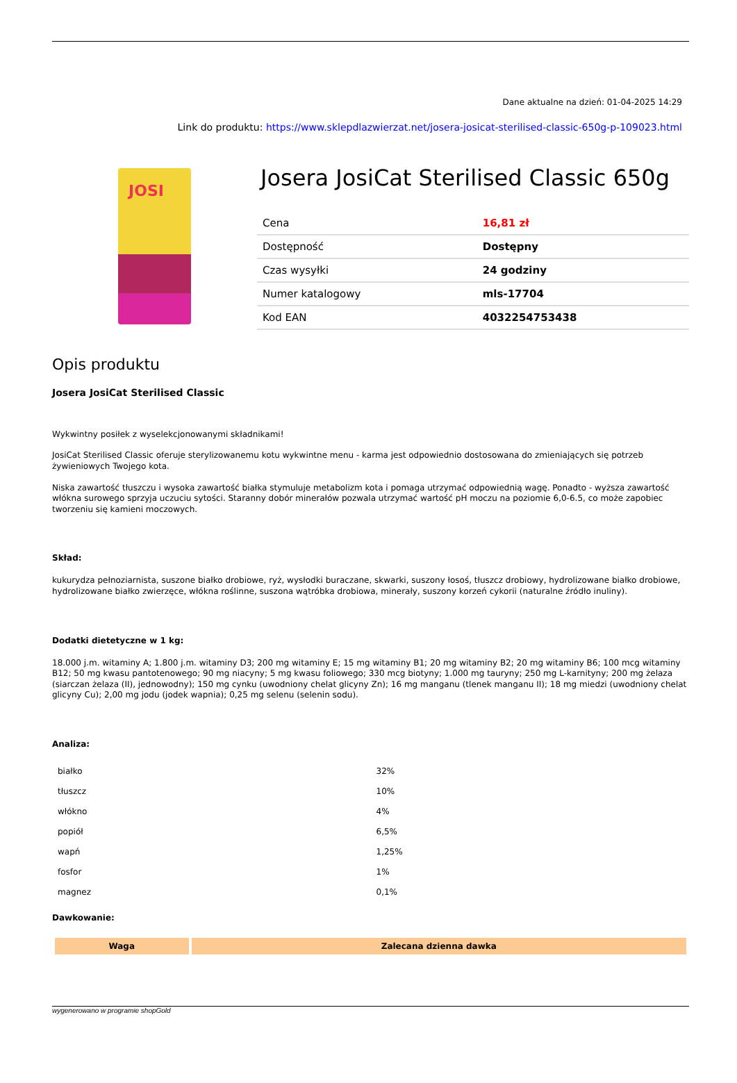Dane aktualne na dzień: 01-04-2025 14:29
Link do produktu: https://www.sklepdlazwierzat.net/josera-josicat-sterilised-classic-650g-p-109023.html
JOSI
Josera JosiCat Sterilised Classic 650g
| Cena | 16,81 zł |
| Dostępność | Dostępny |
| Czas wysyłki | 24 godziny |
| Numer katalogowy | mls-17704 |
| Kod EAN | 4032254753438 |
Opis produktu
Josera JosiCat Sterilised Classic
Wykwintny posiłek z wyselekcjonowanymi składnikami!
JosiCat Sterilised Classic oferuje sterylizowanemu kotu wykwintne menu - karma jest odpowiednio dostosowana do zmieniających się potrzeb żywieniowych Twojego kota.
Niska zawartość tłuszczu i wysoka zawartość białka stymuluje metabolizm kota i pomaga utrzymać odpowiednią wagę. Ponadto - wyższa zawartość włókna surowego sprzyja uczuciu sytości. Staranny dobór minerałów pozwala utrzymać wartość pH moczu na poziomie 6,0-6.5, co może zapobiec tworzeniu się kamieni moczowych.
Skład:
kukurydza pełnoziarnista, suszone białko drobiowe, ryż, wysłodki buraczane, skwarki, suszony łosoś, tłuszcz drobiowy, hydrolizowane białko drobiowe, hydrolizowane białko zwierzęce, włókna roślinne, suszona wątróbka drobiowa, minerały, suszony korzeń cykorii (naturalne źródło inuliny).
Dodatki dietetyczne w 1 kg:
18.000 j.m. witaminy A; 1.800 j.m. witaminy D3; 200 mg witaminy E; 15 mg witaminy B1; 20 mg witaminy B2; 20 mg witaminy B6; 100 mcg witaminy B12; 50 mg kwasu pantotenowego; 90 mg niacyny; 5 mg kwasu foliowego; 330 mcg biotyny; 1.000 mg tauryny; 250 mg L-karnityny; 200 mg żelaza (siarczan żelaza (II), jednowodny); 150 mg cynku (uwodniony chelat glicyny Zn); 16 mg manganu (tlenek manganu II); 18 mg miedzi (uwodniony chelat glicyny Cu); 2,00 mg jodu (jodek wapnia); 0,25 mg selenu (selenin sodu).
Analiza:
| białko | 32% |
| tłuszcz | 10% |
| włókno | 4% |
| popiół | 6,5% |
| wapń | 1,25% |
| fosfor | 1% |
| magnez | 0,1% |
Dawkowanie:
| Waga | Zalecana dzienna dawka |
| --- | --- |
wygenerowano w programie shopGold